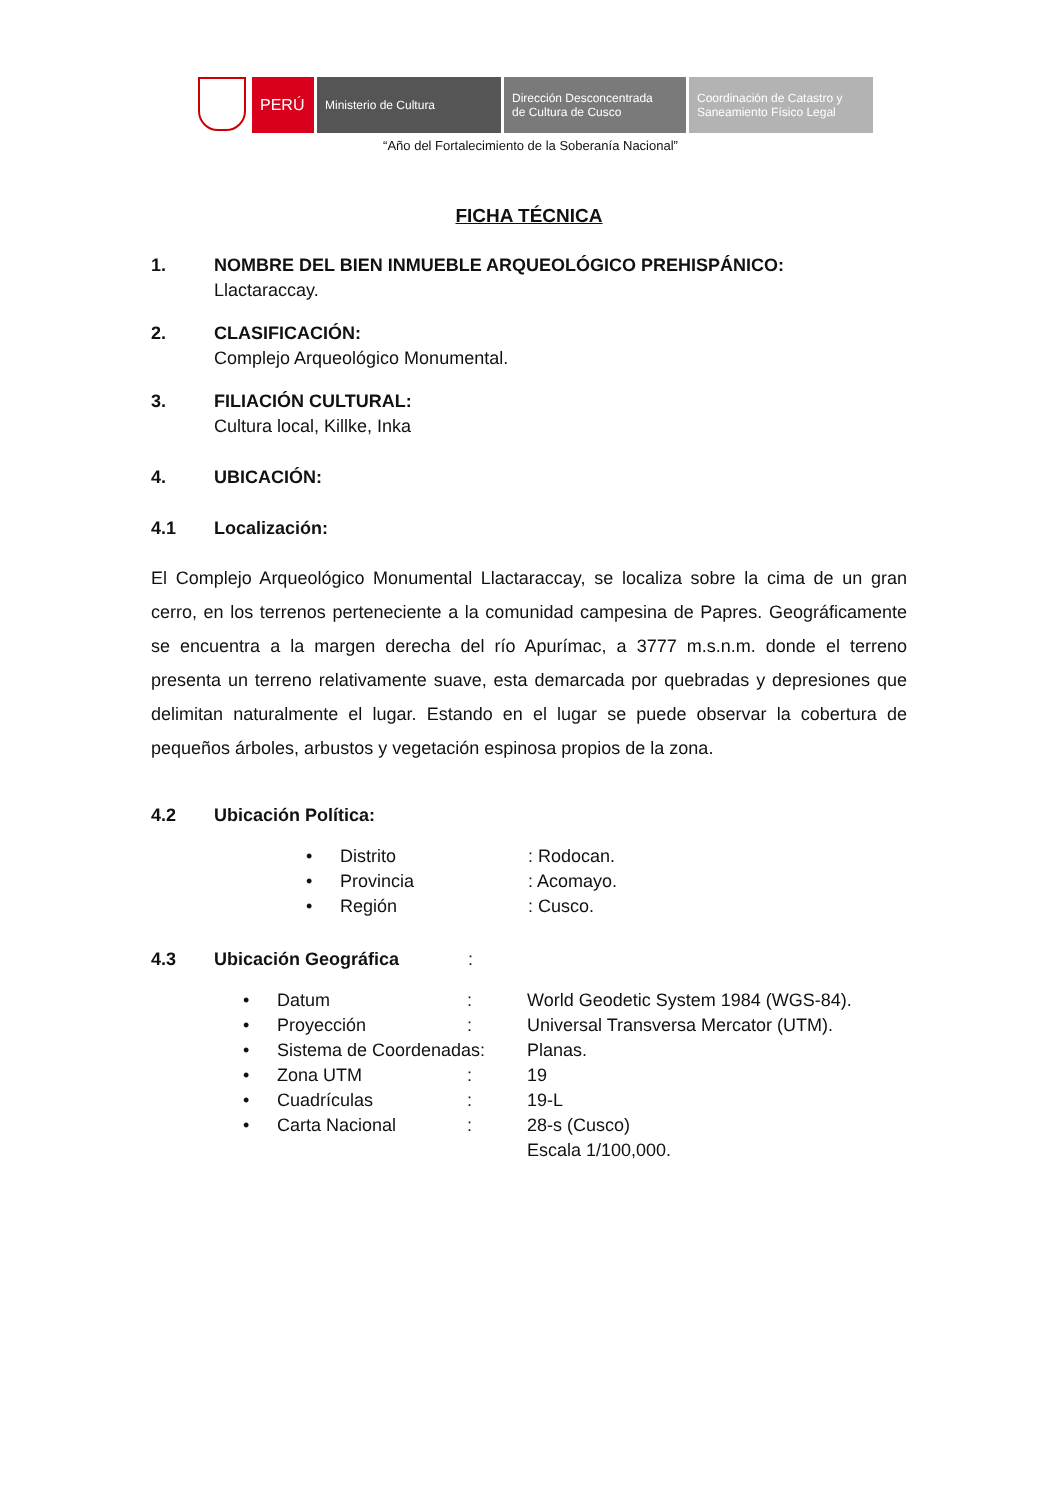PERÚ
Ministerio de Cultura Dirección Desconcentrada
de Cultura de Cusco
Coordinación de Catastro y
Saneamiento Físico Legal
“Año del Fortalecimiento de la Soberanía Nacional”
FICHA TÉCNICA
1. NOMBRE DEL BIEN INMUEBLE ARQUEOLÓGICO PREHISPÁNICO:
Llactaraccay.
2. CLASIFICACIÓN:
Complejo Arqueológico Monumental.
3. FILIACIÓN CULTURAL:
Cultura local, Killke, Inka
4. UBICACIÓN:
4.1 Localización:
El Complejo Arqueológico Monumental Llactaraccay, se localiza sobre la cima de un gran cerro, en los terrenos perteneciente a la comunidad campesina de Papres. Geográficamente se encuentra a la margen derecha del río Apurímac, a 3777 m.s.n.m. donde el terreno presenta un terreno relativamente suave, esta demarcada por quebradas y depresiones que delimitan naturalmente el lugar. Estando en el lugar se puede observar la cobertura de pequeños árboles, arbustos y vegetación espinosa propios de la zona.
4.2 Ubicación Política:
| • | Distrito | : Rodocan. |
| • | Provincia | : Acomayo. |
| • | Región | : Cusco. |
4.3 Ubicación Geográfica:
| • | Datum | : | World Geodetic System 1984 (WGS-84). |
| • | Proyección | : | Universal Transversa Mercator (UTM). |
| • | Sistema de Coordenadas: | | Planas. |
| • | Zona UTM | : | 19 |
| • | Cuadrículas | : | 19-L |
| • | Carta Nacional | : | 28-s (Cusco) |
| | | | Escala 1/100,000. |